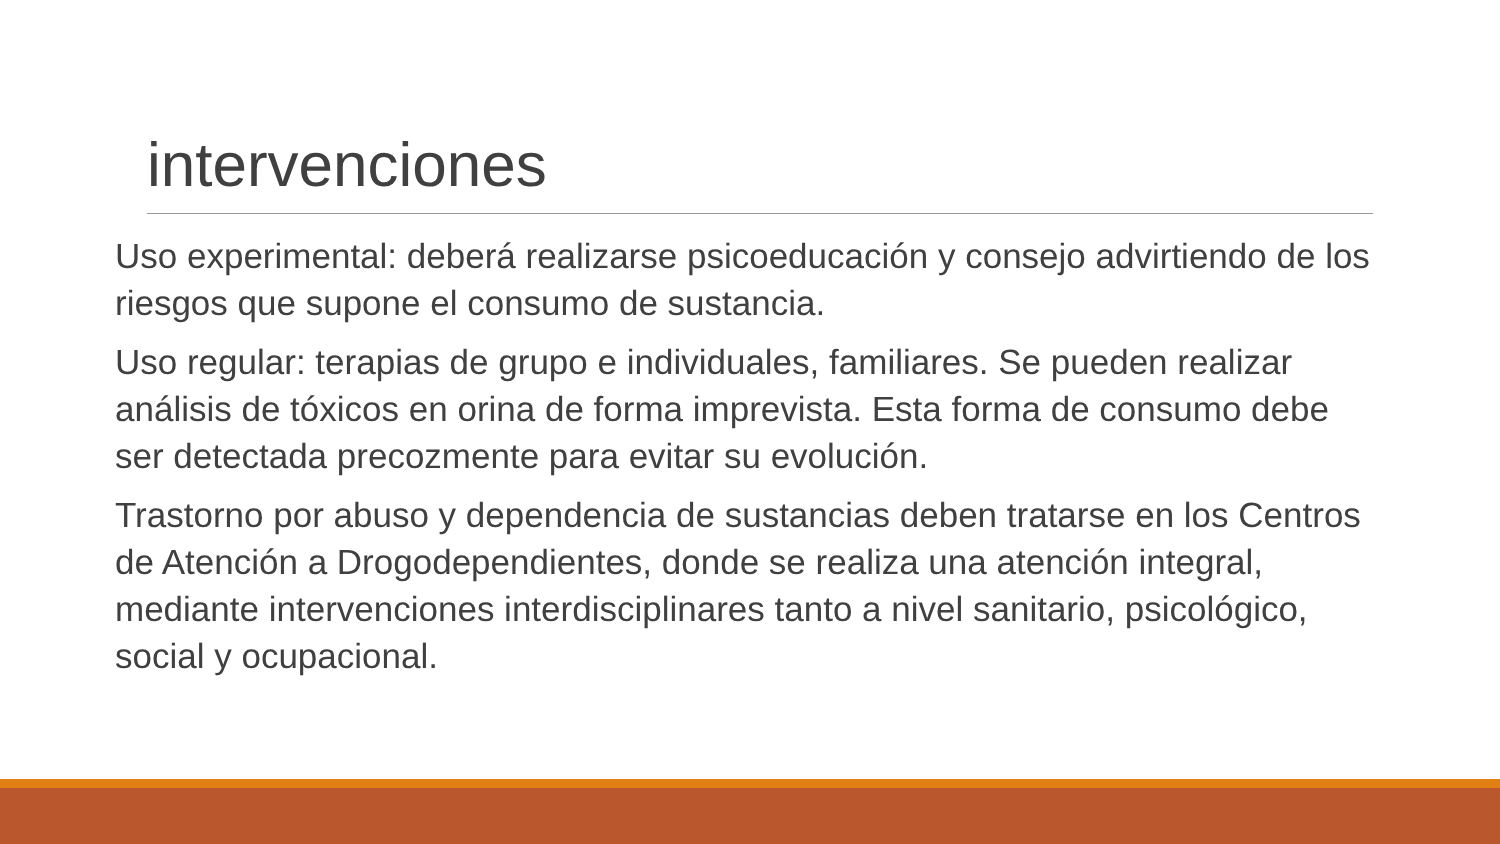intervenciones
Uso experimental: deberá realizarse psicoeducación y consejo advirtiendo de los riesgos que supone el consumo de sustancia.
Uso regular: terapias de grupo e individuales, familiares. Se pueden realizar análisis de tóxicos en orina de forma imprevista. Esta forma de consumo debe ser detectada precozmente para evitar su evolución.
Trastorno por abuso y dependencia de sustancias deben tratarse en los Centros de Atención a Drogodependientes, donde se realiza una atención integral, mediante intervenciones interdisciplinares tanto a nivel sanitario, psicológico, social y ocupacional.